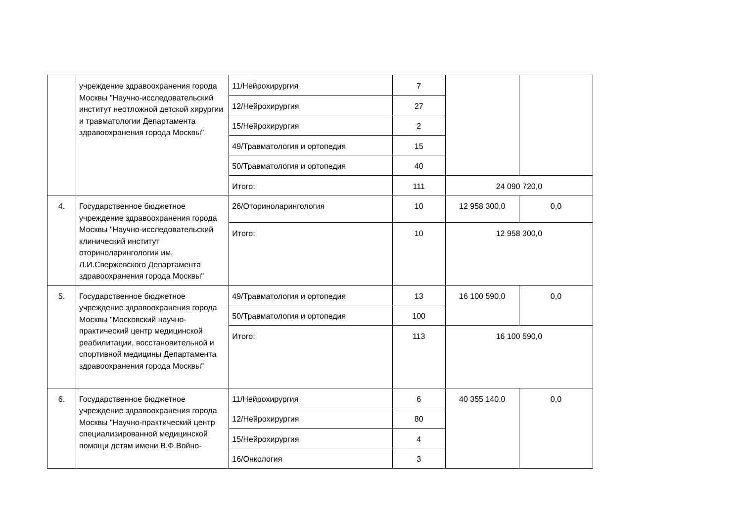| | учреждение здравоохранения города Москвы "Научно-исследовательский институт неотложной детской хирургии и травматологии Департамента здравоохранения города Москвы" | 11/Нейрохирургия | 7 | | |
| | | 12/Нейрохирургия | 27 | | |
| | | 15/Нейрохирургия | 2 | | |
| | | 49/Травматология и ортопедия | 15 | | |
| | | 50/Травматология и ортопедия | 40 | | |
| | | Итого: | 111 | 24 090 720,0 | |
| 4. | Государственное бюджетное учреждение здравоохранения города Москвы "Научно-исследовательский клинический институт оториноларингологии им. Л.И.Свержевского Департамента здравоохранения города Москвы" | 26/Оториноларингология | 10 | 12 958 300,0 | 0,0 |
| | | Итого: | 10 | 12 958 300,0 | |
| 5. | Государственное бюджетное учреждение здравоохранения города Москвы "Московский научно-практический центр медицинской реабилитации, восстановительной и спортивной медицины Департамента здравоохранения города Москвы" | 49/Травматология и ортопедия | 13 | 16 100 590,0 | 0,0 |
| | | 50/Травматология и ортопедия | 100 | | |
| | | Итого: | 113 | 16 100 590,0 | |
| 6. | Государственное бюджетное учреждение здравоохранения города Москвы "Научно-практический центр специализированной медицинской помощи детям имени В.Ф.Войно- | 11/Нейрохирургия | 6 | 40 355 140,0 | 0,0 |
| | | 12/Нейрохирургия | 80 | | |
| | | 15/Нейрохирургия | 4 | | |
| | | 16/Онкология | 3 | | |